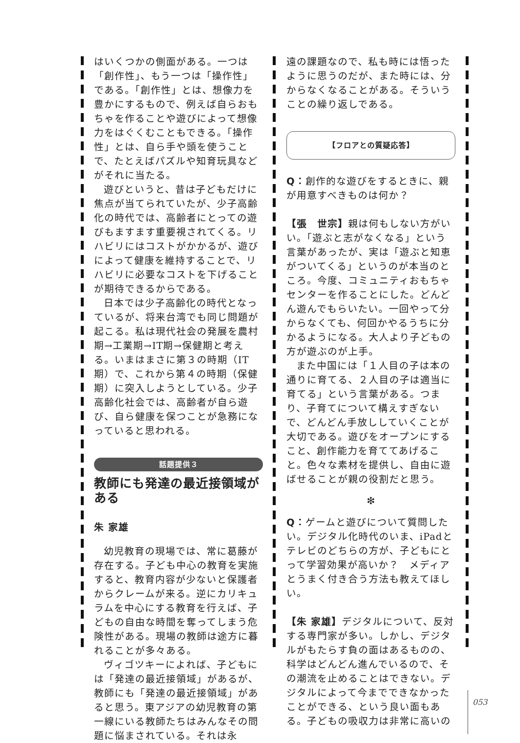はいくつかの側面がある。一つは「創作性」、もう一つは「操作性」である。「創作性」とは、想像力を豊かにするもので、例えば自らおもちゃを作ることや遊びによって想像力をはぐくむこともできる。「操作性」とは、自ら手や頭を使うことで、たとえばパズルや知育玩具などがそれに当たる。
遊びというと、昔は子どもだけに焦点が当てられていたが、少子高齢化の時代では、高齢者にとっての遊びもますます重要視されてくる。リハビリにはコストがかかるが、遊びによって健康を維持することで、リハビリに必要なコストを下げることが期待できるからである。
日本では少子高齢化の時代となっているが、将来台湾でも同じ問題が起こる。私は現代社会の発展を農村期→工業期→IT期→保健期と考える。いまはまさに第３の時期（IT期）で、これから第４の時期（保健期）に突入しようとしている。少子高齢化社会では、高齢者が自ら遊び、自ら健康を保つことが急務になっていると思われる。
話題提供３
教師にも発達の最近接領域がある
朱 家雄
幼児教育の現場では、常に葛藤が存在する。子ども中心の教育を実施すると、教育内容が少ないと保護者からクレームが来る。逆にカリキュラムを中心にする教育を行えば、子どもの自由な時間を奪ってしまう危険性がある。現場の教師は途方に暮れることが多々ある。
ヴィゴツキーによれば、子どもには「発達の最近接領域」があるが、教師にも「発達の最近接領域」があると思う。東アジアの幼児教育の第一線にいる教師たちはみんなその問題に悩まされている。それは永
遠の課題なので、私も時には悟ったように思うのだが、また時には、分からなくなることがある。そういうことの繰り返しである。
【フロアとの質疑応答】
Q：創作的な遊びをするときに、親が用意すべきものは何か？
【張　世宗】親は何もしない方がいい。「遊ぶと志がなくなる」という言葉があったが、実は「遊ぶと知恵がついてくる」というのが本当のところ。今度、コミュニティおもちゃセンターを作ることにした。どんどん遊んでもらいたい。一回やって分からなくても、何回かやるうちに分かるようになる。大人より子どもの方が遊ぶのが上手。
また中国には「１人目の子は本の通りに育てる、２人目の子は適当に育てる」という言葉がある。つまり、子育てについて構えすぎないで、どんどん手放ししていくことが大切である。遊びをオープンにすること、創作能力を育ててあげること。色々な素材を提供し、自由に遊ばせることが親の役割だと思う。
❇
Q：ゲームと遊びについて質問したい。デジタル化時代のいま、iPadとテレビのどちらの方が、子どもにとって学習効果が高いか？　メディアとうまく付き合う方法も教えてほしい。
【朱 家雄】デジタルについて、反対する専門家が多い。しかし、デジタルがもたらす負の面はあるものの、科学はどんどん進んでいるので、その潮流を止めることはできない。デジタルによって今までできなかったことができる、という良い面もある。子どもの吸収力は非常に高いの
053